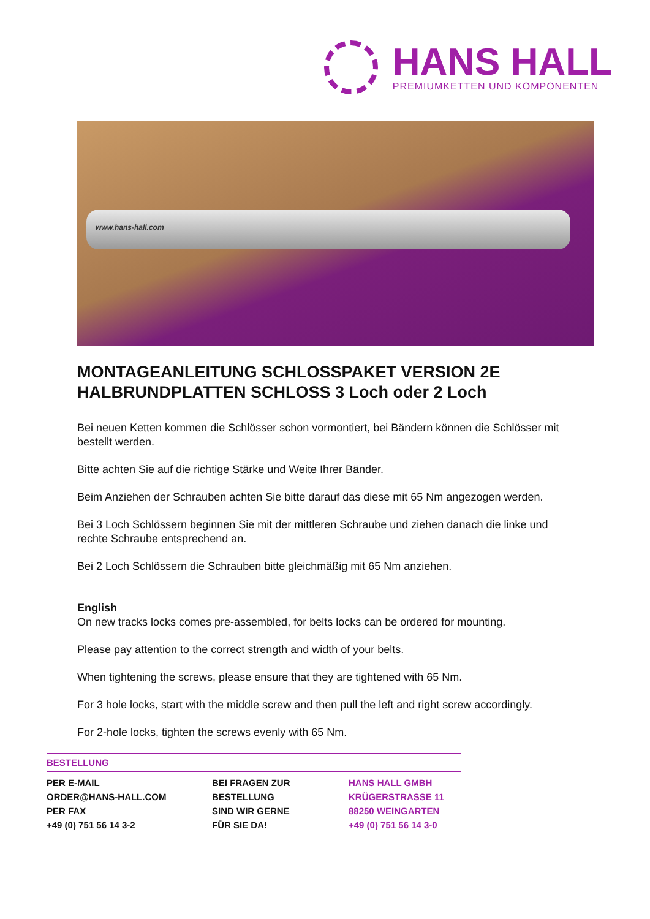HANS HALL
PREMIUMKETTEN UND KOMPONENTEN
www.hans-hall.com
MONTAGEANLEITUNG SCHLOSSPAKET VERSION 2E
HALBRUNDPLATTEN SCHLOSS 3 Loch oder 2 Loch
Bei neuen Ketten kommen die Schlösser schon vormontiert, bei Bändern können die Schlösser mit bestellt werden.
Bitte achten Sie auf die richtige Stärke und Weite Ihrer Bänder.
Beim Anziehen der Schrauben achten Sie bitte darauf das diese mit 65 Nm angezogen werden.
Bei 3 Loch Schlössern beginnen Sie mit der mittleren Schraube und ziehen danach die linke und rechte Schraube entsprechend an.
Bei 2 Loch Schlössern die Schrauben bitte gleichmäßig mit 65 Nm anziehen.
English
On new tracks locks comes pre-assembled, for belts locks can be ordered for mounting.
Please pay attention to the correct strength and width of your belts.
When tightening the screws, please ensure that they are tightened with 65 Nm.
For 3 hole locks, start with the middle screw and then pull the left and right screw accordingly.
For 2-hole locks, tighten the screws evenly with 65 Nm.
BESTELLUNG
PER E-MAIL
ORDER@HANS-HALL.COM
PER FAX
+49 (0) 751 56 14 3-2
BEI FRAGEN ZUR
BESTELLUNG
SIND WIR GERNE
FÜR SIE DA!
HANS HALL GMBH
KRÜGERSTRASSE 11
88250 WEINGARTEN
+49 (0) 751 56 14 3-0